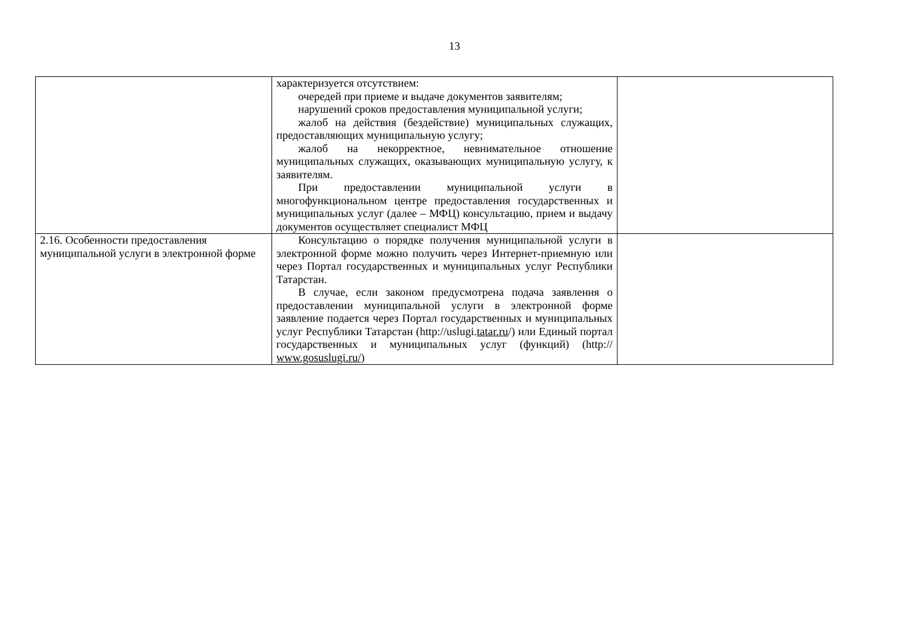13
| | характеризуется отсутствием: очередей при приеме и выдаче документов заявителям; нарушений сроков предоставления муниципальной услуги; жалоб на действия (бездействие) муниципальных служащих, предоставляющих муниципальную услугу; жалоб на некорректное, невнимательное отношение муниципальных служащих, оказывающих муниципальную услугу, к заявителям. При предоставлении муниципальной услуги в многофункциональном центре предоставления государственных и муниципальных услуг (далее – МФЦ) консультацию, прием и выдачу документов осуществляет специалист МФЦ | |
| 2.16. Особенности предоставления муниципальной услуги в электронной форме | Консультацию о порядке получения муниципальной услуги в электронной форме можно получить через Интернет-приемную или через Портал государственных и муниципальных услуг Республики Татарстан. В случае, если законом предусмотрена подача заявления о предоставлении муниципальной услуги в электронной форме заявление подается через Портал государственных и муниципальных услуг Республики Татарстан (http://uslugi. tatar.ru /) или Единый портал государственных и муниципальных услуг (функций) (http:// www.gosuslugi.ru/ ) | |